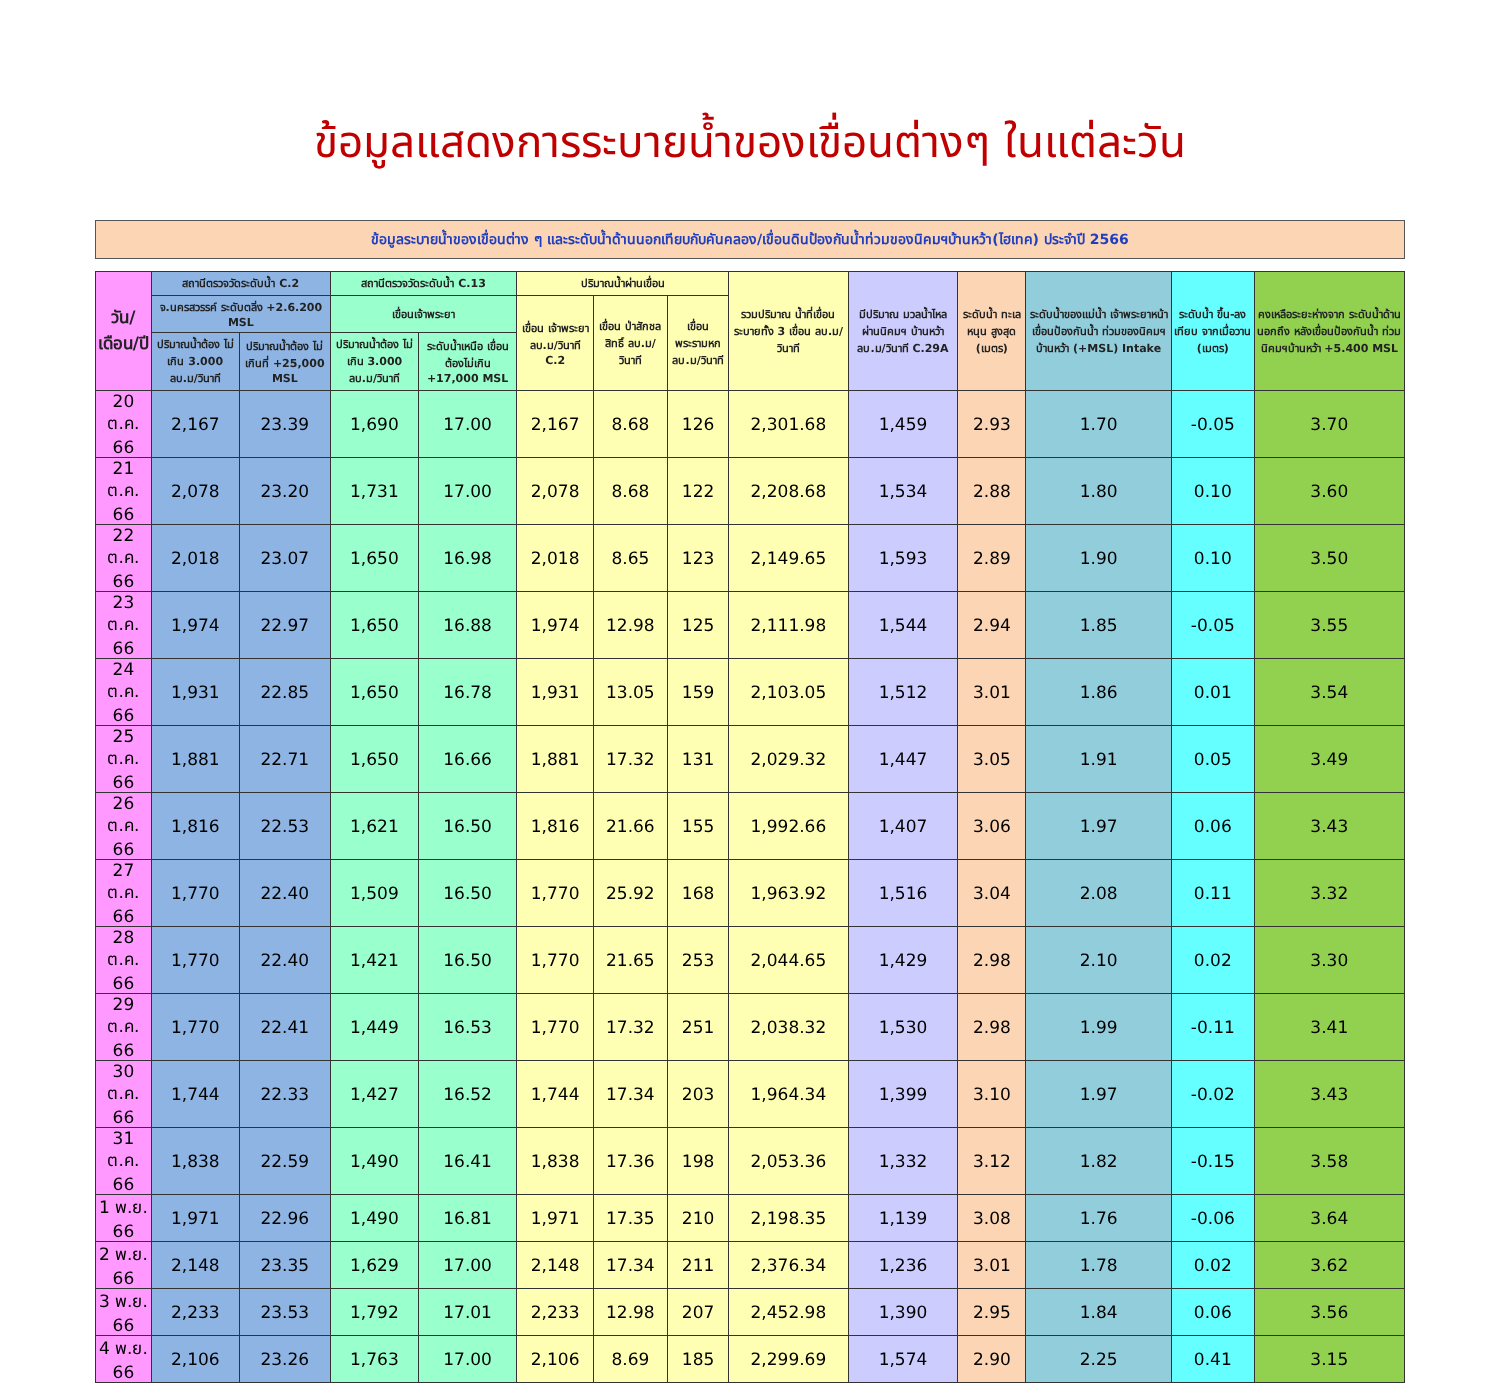ข้อมูลแสดงการระบายน้ำของเขื่อนต่างๆ ในแต่ละวัน
ข้อมูลระบายน้ำของเขื่อนต่าง ๆ และระดับน้ำด้านนอกเทียบกับคันคลอง/เขื่อนดินป้องกันน้ำท่วมของนิคมฯบ้านหว้า(ไฮเทค) ประจำปี 2566
| วัน/เดือน/ปี | สถานีตรวจวัดระดับน้ำ C.2 | | สถานีตรวจวัดระดับน้ำ C.13 | | ปริมาณน้ำผ่านเขื่อน | | | รวมปริมาณ น้ำที่เขื่อน ระบายทั้ง 3 เขื่อน ลบ.ม/วินาที | มีปริมาณ มวลน้ำไหล ผ่านนิคมฯ บ้านหว้า ลบ.ม/วินาที C.29A | ระดับน้ำ ทะเลหนุน สูงสุด (เมตร) | ระดับน้ำของแม่น้ำ เจ้าพระยาหน้า เขื่อนป้องกันน้ำ ท่วมของนิคมฯ บ้านหว้า (+MSL) Intake | ระดับน้ำ ขึ้น-ลงเทียบ จากเมื่อวาน (เมตร) | คงเหลือระยะห่างจาก ระดับน้ำด้านนอกถึง หลังเขื่อนป้องกันน้ำ ท่วมนิคมฯบ้านหว้า +5.400 MSL |
| --- | --- | --- | --- | --- | --- | --- | --- | --- | --- | --- | --- | --- | --- |
| | จ.นครสวรรค์ ระดับตลิ่ง +2.6.200 MSL | | เขื่อนเจ้าพระยา | | เขื่อน เจ้าพระยา ลบ.ม/วินาที C.2 | เขื่อน ป่าสักชลสิทธิ์ ลบ.ม/วินาที | เขื่อน พระรามหก ลบ.ม/วินาที | | | | | | |
| | ปริมาณน้ำต้อง ไม่เกิน 3.000 ลบ.ม/วินาที | ปริมาณน้ำต้อง ไม่เกินที่ +25,000 MSL | ปริมาณน้ำต้อง ไม่เกิน 3.000 ลบ.ม/วินาที | ระดับน้ำเหนือ เขื่อนต้องไม่เกิน +17,000 MSL | | | | | | | | | |
| 20 ต.ค. 66 | 2,167 | 23.39 | 1,690 | 17.00 | 2,167 | 8.68 | 126 | 2,301.68 | 1,459 | 2.93 | 1.70 | -0.05 | 3.70 |
| 21 ต.ค. 66 | 2,078 | 23.20 | 1,731 | 17.00 | 2,078 | 8.68 | 122 | 2,208.68 | 1,534 | 2.88 | 1.80 | 0.10 | 3.60 |
| 22 ต.ค. 66 | 2,018 | 23.07 | 1,650 | 16.98 | 2,018 | 8.65 | 123 | 2,149.65 | 1,593 | 2.89 | 1.90 | 0.10 | 3.50 |
| 23 ต.ค. 66 | 1,974 | 22.97 | 1,650 | 16.88 | 1,974 | 12.98 | 125 | 2,111.98 | 1,544 | 2.94 | 1.85 | -0.05 | 3.55 |
| 24 ต.ค. 66 | 1,931 | 22.85 | 1,650 | 16.78 | 1,931 | 13.05 | 159 | 2,103.05 | 1,512 | 3.01 | 1.86 | 0.01 | 3.54 |
| 25 ต.ค. 66 | 1,881 | 22.71 | 1,650 | 16.66 | 1,881 | 17.32 | 131 | 2,029.32 | 1,447 | 3.05 | 1.91 | 0.05 | 3.49 |
| 26 ต.ค. 66 | 1,816 | 22.53 | 1,621 | 16.50 | 1,816 | 21.66 | 155 | 1,992.66 | 1,407 | 3.06 | 1.97 | 0.06 | 3.43 |
| 27 ต.ค. 66 | 1,770 | 22.40 | 1,509 | 16.50 | 1,770 | 25.92 | 168 | 1,963.92 | 1,516 | 3.04 | 2.08 | 0.11 | 3.32 |
| 28 ต.ค. 66 | 1,770 | 22.40 | 1,421 | 16.50 | 1,770 | 21.65 | 253 | 2,044.65 | 1,429 | 2.98 | 2.10 | 0.02 | 3.30 |
| 29 ต.ค. 66 | 1,770 | 22.41 | 1,449 | 16.53 | 1,770 | 17.32 | 251 | 2,038.32 | 1,530 | 2.98 | 1.99 | -0.11 | 3.41 |
| 30 ต.ค. 66 | 1,744 | 22.33 | 1,427 | 16.52 | 1,744 | 17.34 | 203 | 1,964.34 | 1,399 | 3.10 | 1.97 | -0.02 | 3.43 |
| 31 ต.ค. 66 | 1,838 | 22.59 | 1,490 | 16.41 | 1,838 | 17.36 | 198 | 2,053.36 | 1,332 | 3.12 | 1.82 | -0.15 | 3.58 |
| 1 พ.ย. 66 | 1,971 | 22.96 | 1,490 | 16.81 | 1,971 | 17.35 | 210 | 2,198.35 | 1,139 | 3.08 | 1.76 | -0.06 | 3.64 |
| 2 พ.ย. 66 | 2,148 | 23.35 | 1,629 | 17.00 | 2,148 | 17.34 | 211 | 2,376.34 | 1,236 | 3.01 | 1.78 | 0.02 | 3.62 |
| 3 พ.ย. 66 | 2,233 | 23.53 | 1,792 | 17.01 | 2,233 | 12.98 | 207 | 2,452.98 | 1,390 | 2.95 | 1.84 | 0.06 | 3.56 |
| 4 พ.ย. 66 | 2,106 | 23.26 | 1,763 | 17.00 | 2,106 | 8.69 | 185 | 2,299.69 | 1,574 | 2.90 | 2.25 | 0.41 | 3.15 |